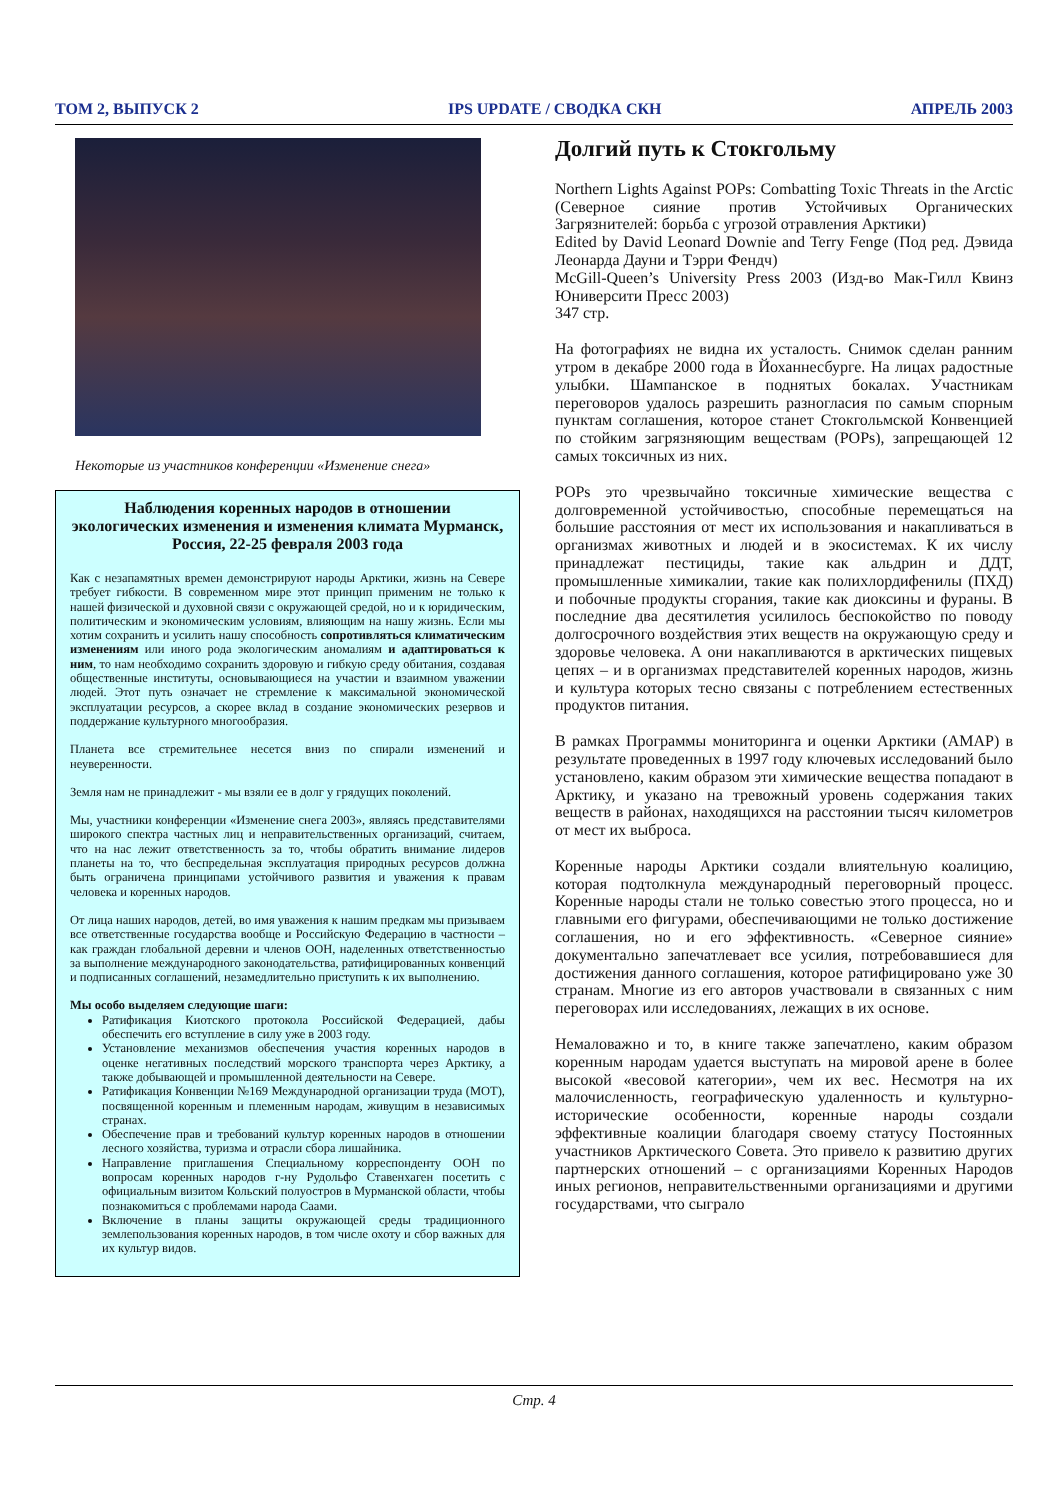ТОМ 2, ВЫПУСК 2 IPS UPDATE / СВОДКА СКН АПРЕЛЬ 2003
Некоторые из участников конференции «Изменение снега»
Наблюдения коренных народов в отношении экологических изменения и изменения климата Мурманск, Россия, 22-25 февраля 2003 года
Как с незапамятных времен демонстрируют народы Арктики, жизнь на Севере требует гибкости. В современном мире этот принцип применим не только к нашей физической и духовной связи с окружающей средой, но и к юридическим, политическим и экономическим условиям, влияющим на нашу жизнь. Если мы хотим сохранить и усилить нашу способность сопротивляться климатическим изменениям или иного рода экологическим аномалиям и адаптироваться к ним, то нам необходимо сохранить здоровую и гибкую среду обитания, создавая общественные институты, основывающиеся на участии и взаимном уважении людей. Этот путь означает не стремление к максимальной экономической эксплуатации ресурсов, а скорее вклад в создание экономических резервов и поддержание культурного многообразия.
Планета все стремительнее несется вниз по спирали изменений и неуверенности.
Земля нам не принадлежит - мы взяли ее в долг у грядущих поколений.
Мы, участники конференции «Изменение снега 2003», являясь представителями широкого спектра частных лиц и неправительственных организаций, считаем, что на нас лежит ответственность за то, чтобы обратить внимание лидеров планеты на то, что беспредельная эксплуатация природных ресурсов должна быть ограничена принципами устойчивого развития и уважения к правам человека и коренных народов.
От лица наших народов, детей, во имя уважения к нашим предкам мы призываем все ответственные государства вообще и Российскую Федерацию в частности – как граждан глобальной деревни и членов ООН, наделенных ответственностью за выполнение международного законодательства, ратифицированных конвенций и подписанных соглашений, незамедлительно приступить к их выполнению.
Мы особо выделяем следующие шаги:
Ратификация Киотского протокола Российской Федерацией, дабы обеспечить его вступление в силу уже в 2003 году.
Установление механизмов обеспечения участия коренных народов в оценке негативных последствий морского транспорта через Арктику, а также добывающей и промышленной деятельности на Севере.
Ратификация Конвенции №169 Международной организации труда (МОТ), посвященной коренным и племенным народам, живущим в независимых странах.
Обеспечение прав и требований культур коренных народов в отношении лесного хозяйства, туризма и отрасли сбора лишайника.
Направление приглашения Специальному корреспонденту ООН по вопросам коренных народов г-ну Рудольфо Ставенхаген посетить с официальным визитом Кольский полуостров в Мурманской области, чтобы познакомиться с проблемами народа Саами.
Включение в планы защиты окружающей среды традиционного землепользования коренных народов, в том числе охоту и сбор важных для их культур видов.
Долгий путь к Стокгольму
Northern Lights Against POPs: Combatting Toxic Threats in the Arctic (Северное сияние против Устойчивых Органических Загрязнителей: борьба с угрозой отравления Арктики)
Edited by David Leonard Downie and Terry Fenge (Под ред. Дэвида Леонарда Дауни и Тэрри Фендч)
McGill-Queen’s University Press 2003 (Изд-во Мак-Гилл Квинз Юниверсити Пресс 2003)
347 стр.
На фотографиях не видна их усталость. Снимок сделан ранним утром в декабре 2000 года в Йоханнесбурге. На лицах радостные улыбки. Шампанское в поднятых бокалах. Участникам переговоров удалось разрешить разногласия по самым спорным пунктам соглашения, которое станет Стокгольмской Конвенцией по стойким загрязняющим веществам (POPs), запрещающей 12 самых токсичных из них.
POPs это чрезвычайно токсичные химические вещества с долговременной устойчивостью, способные перемещаться на большие расстояния от мест их использования и накапливаться в организмах животных и людей и в экосистемах. К их числу принадлежат пестициды, такие как альдрин и ДДТ, промышленные химикалии, такие как полихлордифенилы (ПХД) и побочные продукты сгорания, такие как диоксины и фураны. В последние два десятилетия усилилось беспокойство по поводу долгосрочного воздействия этих веществ на окружающую среду и здоровье человека. А они накапливаются в арктических пищевых цепях – и в организмах представителей коренных народов, жизнь и культура которых тесно связаны с потреблением естественных продуктов питания.
В рамках Программы мониторинга и оценки Арктики (AMAP) в результате проведенных в 1997 году ключевых исследований было установлено, каким образом эти химические вещества попадают в Арктику, и указано на тревожный уровень содержания таких веществ в районах, находящихся на расстоянии тысяч километров от мест их выброса.
Коренные народы Арктики создали влиятельную коалицию, которая подтолкнула международный переговорный процесс. Коренные народы стали не только совестью этого процесса, но и главными его фигурами, обеспечивающими не только достижение соглашения, но и его эффективность. «Северное сияние» документально запечатлевает все усилия, потребовавшиеся для достижения данного соглашения, которое ратифицировано уже 30 странам. Многие из его авторов участвовали в связанных с ним переговорах или исследованиях, лежащих в их основе.
Немаловажно и то, в книге также запечатлено, каким образом коренным народам удается выступать на мировой арене в более высокой «весовой категории», чем их вес. Несмотря на их малочисленность, географическую удаленность и культурно-исторические особенности, коренные народы создали эффективные коалиции благодаря своему статусу Постоянных участников Арктического Совета. Это привело к развитию других партнерских отношений – с организациями Коренных Народов иных регионов, неправительственными организациями и другими государствами, что сыграло
Стр. 4